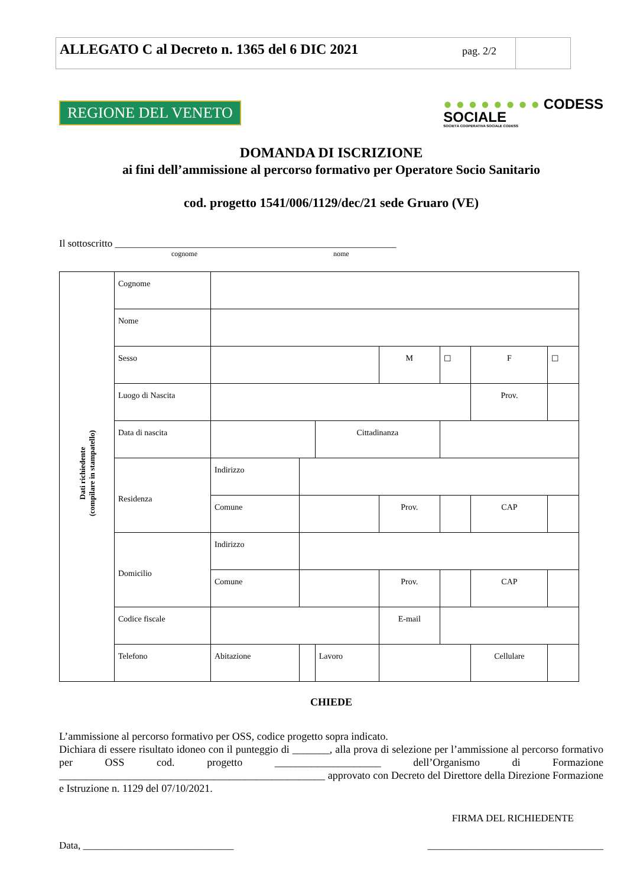ALLEGATO C al Decreto n. 1365 del 6 DIC 2021
pag. 2/2
REGIONE DEL VENETO
● ● ● ● ● ● ● ● CODESS
SOCIALE
SOCIETÀ COOPERATIVA SOCIALE CODESS
DOMANDA DI ISCRIZIONE
ai fini dell’ammissione al percorso formativo per Operatore Socio Sanitario
cod. progetto 1541/006/1129/dec/21 sede Gruaro (VE)
Il sottoscritto ________________________________________________________
cognome nome
| Dati richiedente (compilare in stampatello) | Cognome | | | | | | | |
| | Nome | | | | | | | |
| | Sesso | | | | M | ☐ | F | ☐ |
| | Luogo di Nascita | | | | | | Prov. | |
| | Data di nascita | | | Cittadinanza | | | | |
| | Residenza | Indirizzo | | | | | | |
| | | Comune | | | Prov. | | CAP | |
| | Domicilio | Indirizzo | | | | | | |
| | | Comune | | | Prov. | | CAP | |
| | Codice fiscale | | | | E-mail | | | |
| | Telefono | Abitazione | | Lavoro | | | Cellulare | |
CHIEDE
L’ammissione al percorso formativo per OSS, codice progetto sopra indicato.
Dichiara di essere risultato idoneo con il punteggio di _______, alla prova di selezione per l’ammissione al percorso formativo per OSS cod. progetto ____________________ dell’Organismo di Formazione __________________________________________________ approvato con Decreto del Direttore della Direzione Formazione e Istruzione n. 1129 del 07/10/2021.
FIRMA DEL RICHIEDENTE
Data, ______________________________ ___________________________________